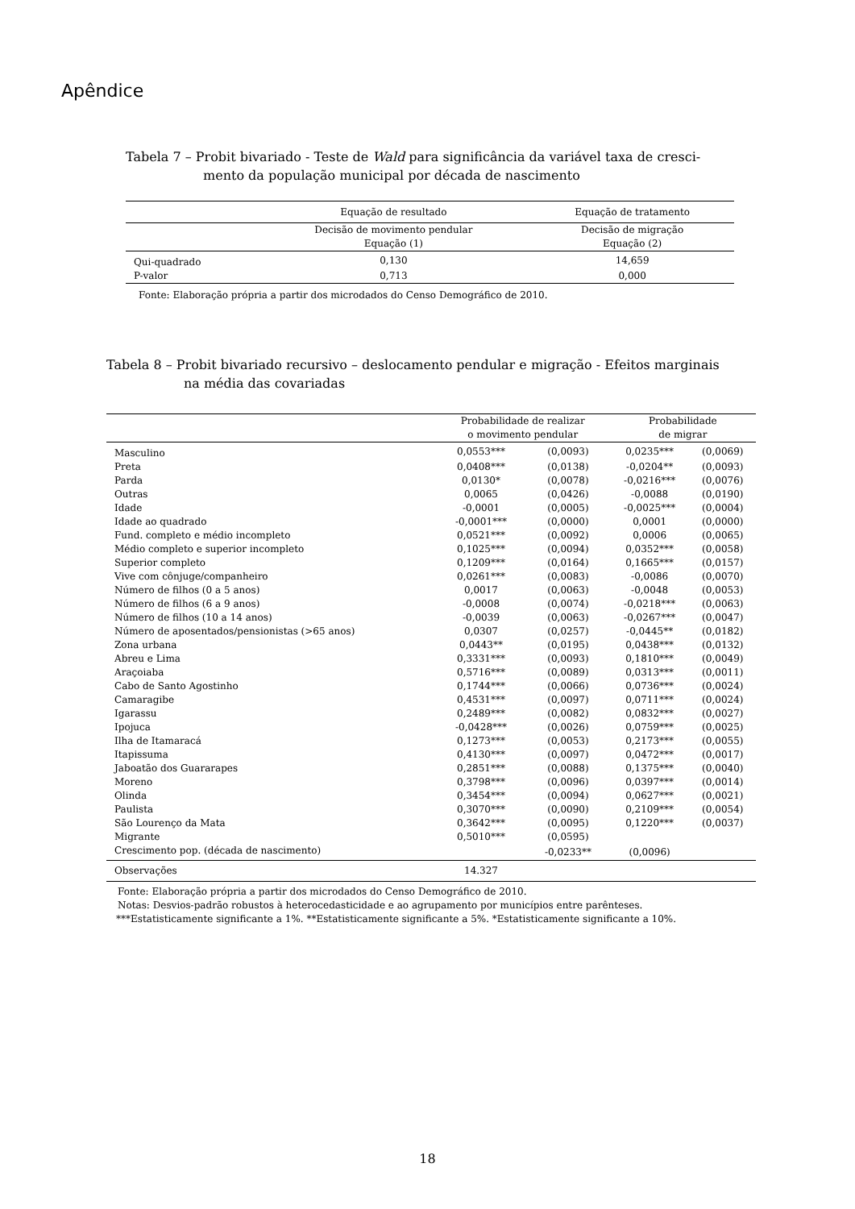Apêndice
Tabela 7 – Probit bivariado - Teste de Wald para significância da variável taxa de cresci-
mento da população municipal por década de nascimento
| | Equação de resultado | Equação de tratamento |
| --- | --- | --- |
| | Decisão de movimento pendular Equação (1) | Decisão de migração Equação (2) |
| Qui-quadrado | 0,130 | 14,659 |
| P-valor | 0,713 | 0,000 |
Fonte: Elaboração própria a partir dos microdados do Censo Demográfico de 2010.
Tabela 8 – Probit bivariado recursivo – deslocamento pendular e migração - Efeitos marginais
na média das covariadas
| | Probabilidade de realizar o movimento pendular | | Probabilidade de migrar | |
| --- | --- | --- | --- | --- |
| Masculino | 0,0553*** | (0,0093) | 0,0235*** | (0,0069) |
| Preta | 0,0408*** | (0,0138) | -0,0204** | (0,0093) |
| Parda | 0,0130* | (0,0078) | -0,0216*** | (0,0076) |
| Outras | 0,0065 | (0,0426) | -0,0088 | (0,0190) |
| Idade | -0,0001 | (0,0005) | -0,0025*** | (0,0004) |
| Idade ao quadrado | -0,0001*** | (0,0000) | 0,0001 | (0,0000) |
| Fund. completo e médio incompleto | 0,0521*** | (0,0092) | 0,0006 | (0,0065) |
| Médio completo e superior incompleto | 0,1025*** | (0,0094) | 0,0352*** | (0,0058) |
| Superior completo | 0,1209*** | (0,0164) | 0,1665*** | (0,0157) |
| Vive com cônjuge/companheiro | 0,0261*** | (0,0083) | -0,0086 | (0,0070) |
| Número de filhos (0 a 5 anos) | 0,0017 | (0,0063) | -0,0048 | (0,0053) |
| Número de filhos (6 a 9 anos) | -0,0008 | (0,0074) | -0,0218*** | (0,0063) |
| Número de filhos (10 a 14 anos) | -0,0039 | (0,0063) | -0,0267*** | (0,0047) |
| Número de aposentados/pensionistas (>65 anos) | 0,0307 | (0,0257) | -0,0445** | (0,0182) |
| Zona urbana | 0,0443** | (0,0195) | 0,0438*** | (0,0132) |
| Abreu e Lima | 0,3331*** | (0,0093) | 0,1810*** | (0,0049) |
| Araçoiaba | 0,5716*** | (0,0089) | 0,0313*** | (0,0011) |
| Cabo de Santo Agostinho | 0,1744*** | (0,0066) | 0,0736*** | (0,0024) |
| Camaragibe | 0,4531*** | (0,0097) | 0,0711*** | (0,0024) |
| Igarassu | 0,2489*** | (0,0082) | 0,0832*** | (0,0027) |
| Ipojuca | -0,0428*** | (0,0026) | 0,0759*** | (0,0025) |
| Ilha de Itamaracá | 0,1273*** | (0,0053) | 0,2173*** | (0,0055) |
| Itapissuma | 0,4130*** | (0,0097) | 0,0472*** | (0,0017) |
| Jaboatão dos Guararapes | 0,2851*** | (0,0088) | 0,1375*** | (0,0040) |
| Moreno | 0,3798*** | (0,0096) | 0,0397*** | (0,0014) |
| Olinda | 0,3454*** | (0,0094) | 0,0627*** | (0,0021) |
| Paulista | 0,3070*** | (0,0090) | 0,2109*** | (0,0054) |
| São Lourenço da Mata | 0,3642*** | (0,0095) | 0,1220*** | (0,0037) |
| Migrante | 0,5010*** | (0,0595) | | |
| Crescimento pop. (década de nascimento) | | -0,0233** | (0,0096) | |
| Observações | 14.327 | | | |
Fonte: Elaboração própria a partir dos microdados do Censo Demográfico de 2010.
Notas: Desvios-padrão robustos à heterocedasticidade e ao agrupamento por municípios entre parênteses.
***Estatisticamente significante a 1%. **Estatisticamente significante a 5%. *Estatisticamente significante a 10%.
18